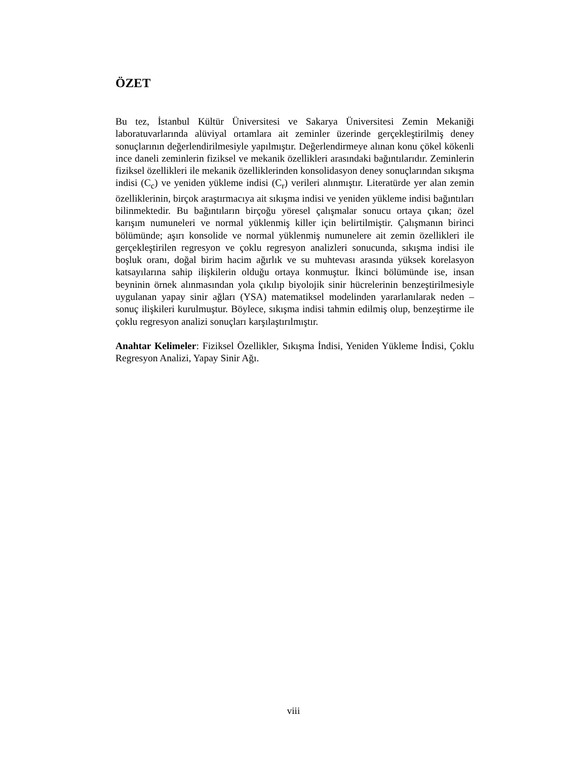ÖZET
Bu tez, İstanbul Kültür Üniversitesi ve Sakarya Üniversitesi Zemin Mekaniği laboratuvarlarında alüviyal ortamlara ait zeminler üzerinde gerçekleştirilmiş deney sonuçlarının değerlendirilmesiyle yapılmıştır. Değerlendirmeye alınan konu çökel kökenli ince daneli zeminlerin fiziksel ve mekanik özellikleri arasındaki bağıntılarıdır. Zeminlerin fiziksel özellikleri ile mekanik özelliklerinden konsolidasyon deney sonuçlarından sıkışma indisi (C<sub>c</sub>) ve yeniden yükleme indisi (C<sub>r</sub>) verileri alınmıştır. Literatürde yer alan zemin özelliklerinin, birçok araştırmacıya ait sıkışma indisi ve yeniden yükleme indisi bağıntıları bilinmektedir. Bu bağıntıların birçoğu yöresel çalışmalar sonucu ortaya çıkan; özel karışım numuneleri ve normal yüklenmiş killer için belirtilmiştir. Çalışmanın birinci bölümünde; aşırı konsolide ve normal yüklenmiş numunelere ait zemin özellikleri ile gerçekleştirilen regresyon ve çoklu regresyon analizleri sonucunda, sıkışma indisi ile boşluk oranı, doğal birim hacim ağırlık ve su muhtevası arasında yüksek korelasyon katsayılarına sahip ilişkilerin olduğu ortaya konmuştur. İkinci bölümünde ise, insan beyninin örnek alınmasından yola çıkılıp biyolojik sinir hücrelerinin benzeştirilmesiyle uygulanan yapay sinir ağları (YSA) matematiksel modelinden yararlanılarak neden – sonuç ilişkileri kurulmuştur. Böylece, sıkışma indisi tahmin edilmiş olup, benzeştirme ile çoklu regresyon analizi sonuçları karşılaştırılmıştır.
Anahtar Kelimeler: Fiziksel Özellikler, Sıkışma İndisi, Yeniden Yükleme İndisi, Çoklu Regresyon Analizi, Yapay Sinir Ağı.
viii